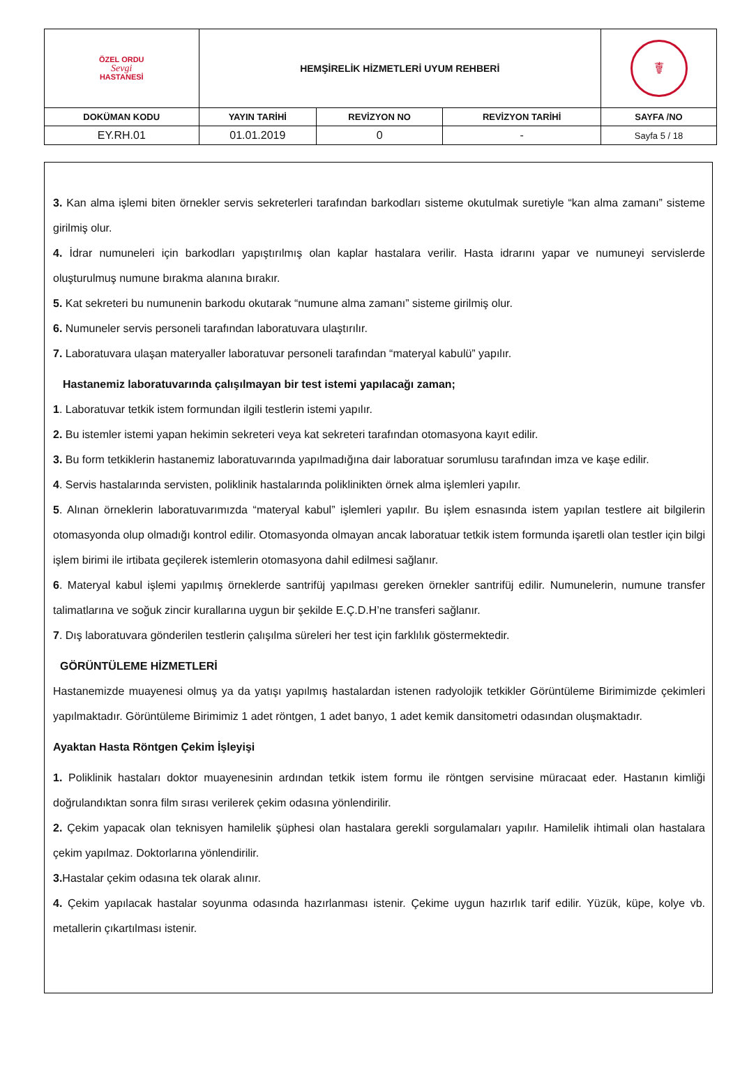| ÖZEL ORDU Sevgi HASTANESİ | HEMŞİRELİK HİZMETLERİ UYUM REHBERİ | | | ☤ |
| DOKÜMAN KODU | YAYIN TARİHİ | REVİZYON NO | REVİZYON TARİHİ | SAYFA /NO |
| EY.RH.01 | 01.01.2019 | 0 | - | Sayfa 5 / 18 |
3. Kan alma işlemi biten örnekler servis sekreterleri tarafından barkodları sisteme okutulmak suretiyle “kan alma zamanı” sisteme girilmiş olur.
4. İdrar numuneleri için barkodları yapıştırılmış olan kaplar hastalara verilir. Hasta idrarını yapar ve numuneyi servislerde oluşturulmuş numune bırakma alanına bırakır.
5. Kat sekreteri bu numunenin barkodu okutarak “numune alma zamanı” sisteme girilmiş olur.
6. Numuneler servis personeli tarafından laboratuvara ulaştırılır.
7. Laboratuvara ulaşan materyaller laboratuvar personeli tarafından “materyal kabulü” yapılır.
Hastanemiz laboratuvarında çalışılmayan bir test istemi yapılacağı zaman;
1. Laboratuvar tetkik istem formundan ilgili testlerin istemi yapılır.
2. Bu istemler istemi yapan hekimin sekreteri veya kat sekreteri tarafından otomasyona kayıt edilir.
3. Bu form tetkiklerin hastanemiz laboratuvarında yapılmadığına dair laboratuar sorumlusu tarafından imza ve kaşe edilir.
4. Servis hastalarında servisten, poliklinik hastalarında poliklinikten örnek alma işlemleri yapılır.
5. Alınan örneklerin laboratuvarımızda “materyal kabul” işlemleri yapılır. Bu işlem esnasında istem yapılan testlere ait bilgilerin otomasyonda olup olmadığı kontrol edilir. Otomasyonda olmayan ancak laboratuar tetkik istem formunda işaretli olan testler için bilgi işlem birimi ile irtibata geçilerek istemlerin otomasyona dahil edilmesi sağlanır.
6. Materyal kabul işlemi yapılmış örneklerde santrifüj yapılması gereken örnekler santrifüj edilir. Numunelerin, numune transfer talimatlarına ve soğuk zincir kurallarına uygun bir şekilde E.Ç.D.H’ne transferi sağlanır.
7. Dış laboratuvara gönderilen testlerin çalışılma süreleri her test için farklılık göstermektedir.
GÖRÜNTÜLEME HİZMETLERİ
Hastanemizde muayenesi olmuş ya da yatışı yapılmış hastalardan istenen radyolojik tetkikler Görüntüleme Birimimizde çekimleri yapılmaktadır. Görüntüleme Birimimiz 1 adet röntgen, 1 adet banyo, 1 adet kemik dansitometri odasından oluşmaktadır.
Ayaktan Hasta Röntgen Çekim İşleyişi
1. Poliklinik hastaları doktor muayenesinin ardından tetkik istem formu ile röntgen servisine müracaat eder. Hastanın kimliği doğrulandıktan sonra film sırası verilerek çekim odasına yönlendirilir.
2. Çekim yapacak olan teknisyen hamilelik şüphesi olan hastalara gerekli sorgulamaları yapılır. Hamilelik ihtimali olan hastalara çekim yapılmaz. Doktorlarına yönlendirilir.
3. Hastalar çekim odasına tek olarak alınır.
4. Çekim yapılacak hastalar soyunma odasında hazırlanması istenir. Çekime uygun hazırlık tarif edilir. Yüzük, küpe, kolye vb. metallerin çıkartılması istenir.